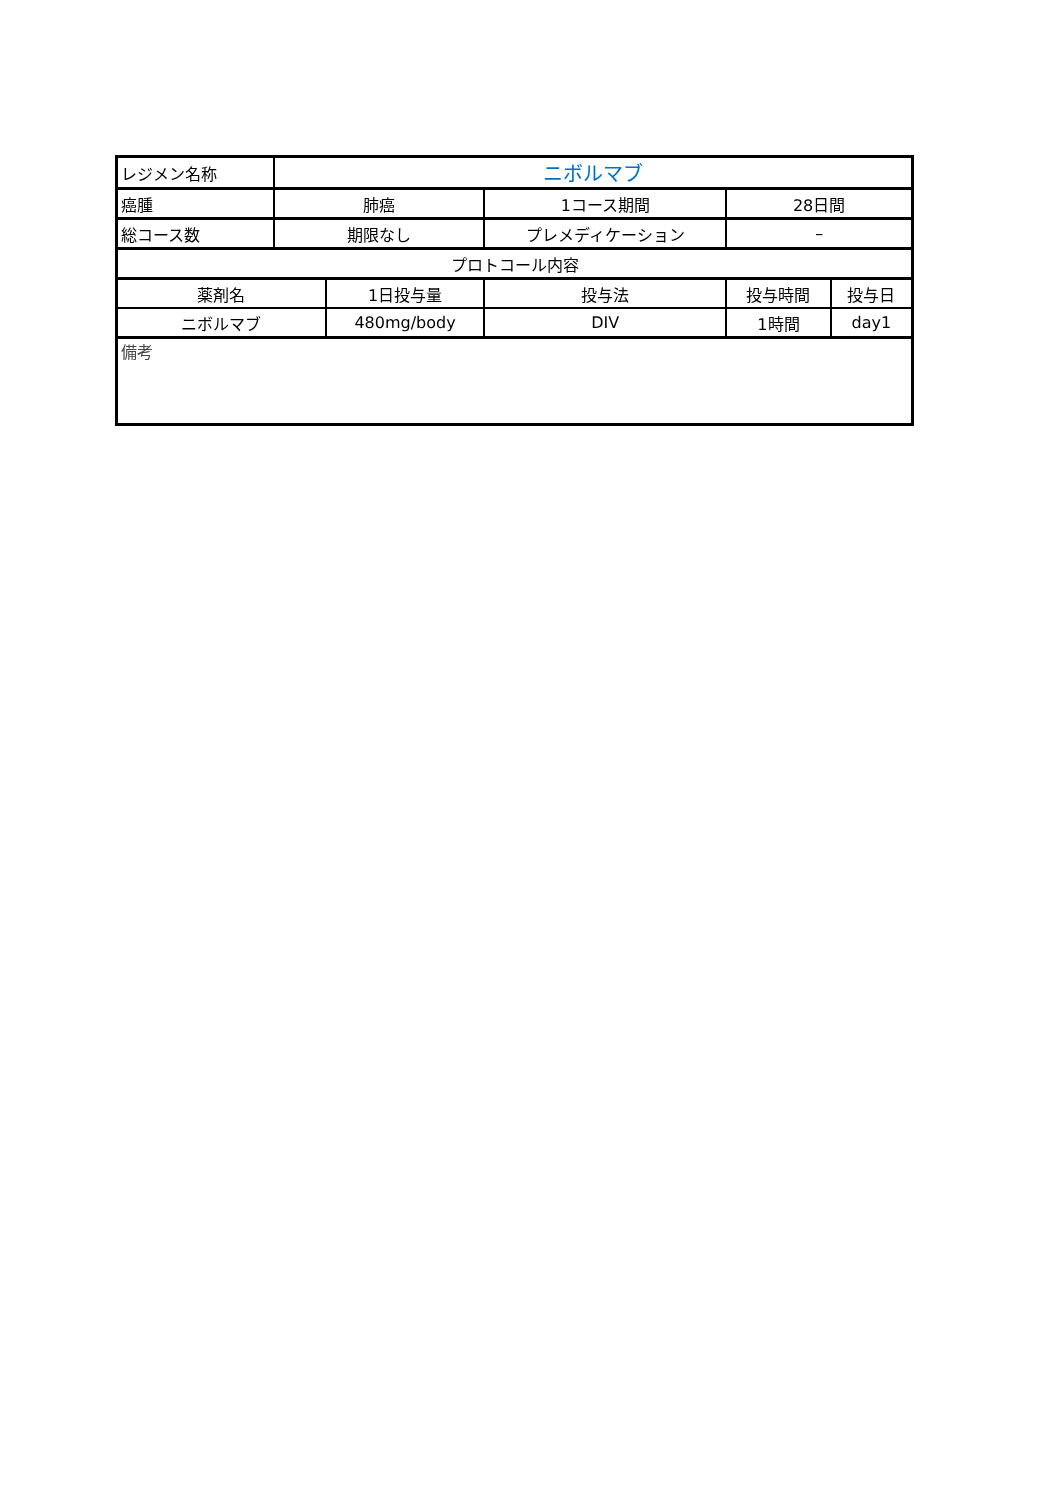| レジメン名称 | ニボルマブ | | | | | |
| 癌腫 | 肺癌 | | 1コース期間 | | 28日間 | |
| 総コース数 | 期限なし | | プレメディケーション | | – | |
| プロトコール内容 | | | | | | |
| 薬剤名 | | 1日投与量 | | 投与法 | 投与時間 | 投与日 |
| ニボルマブ | | 480mg/body | | DIV | 1時間 | day1 |
| 備考 | | | | | | |